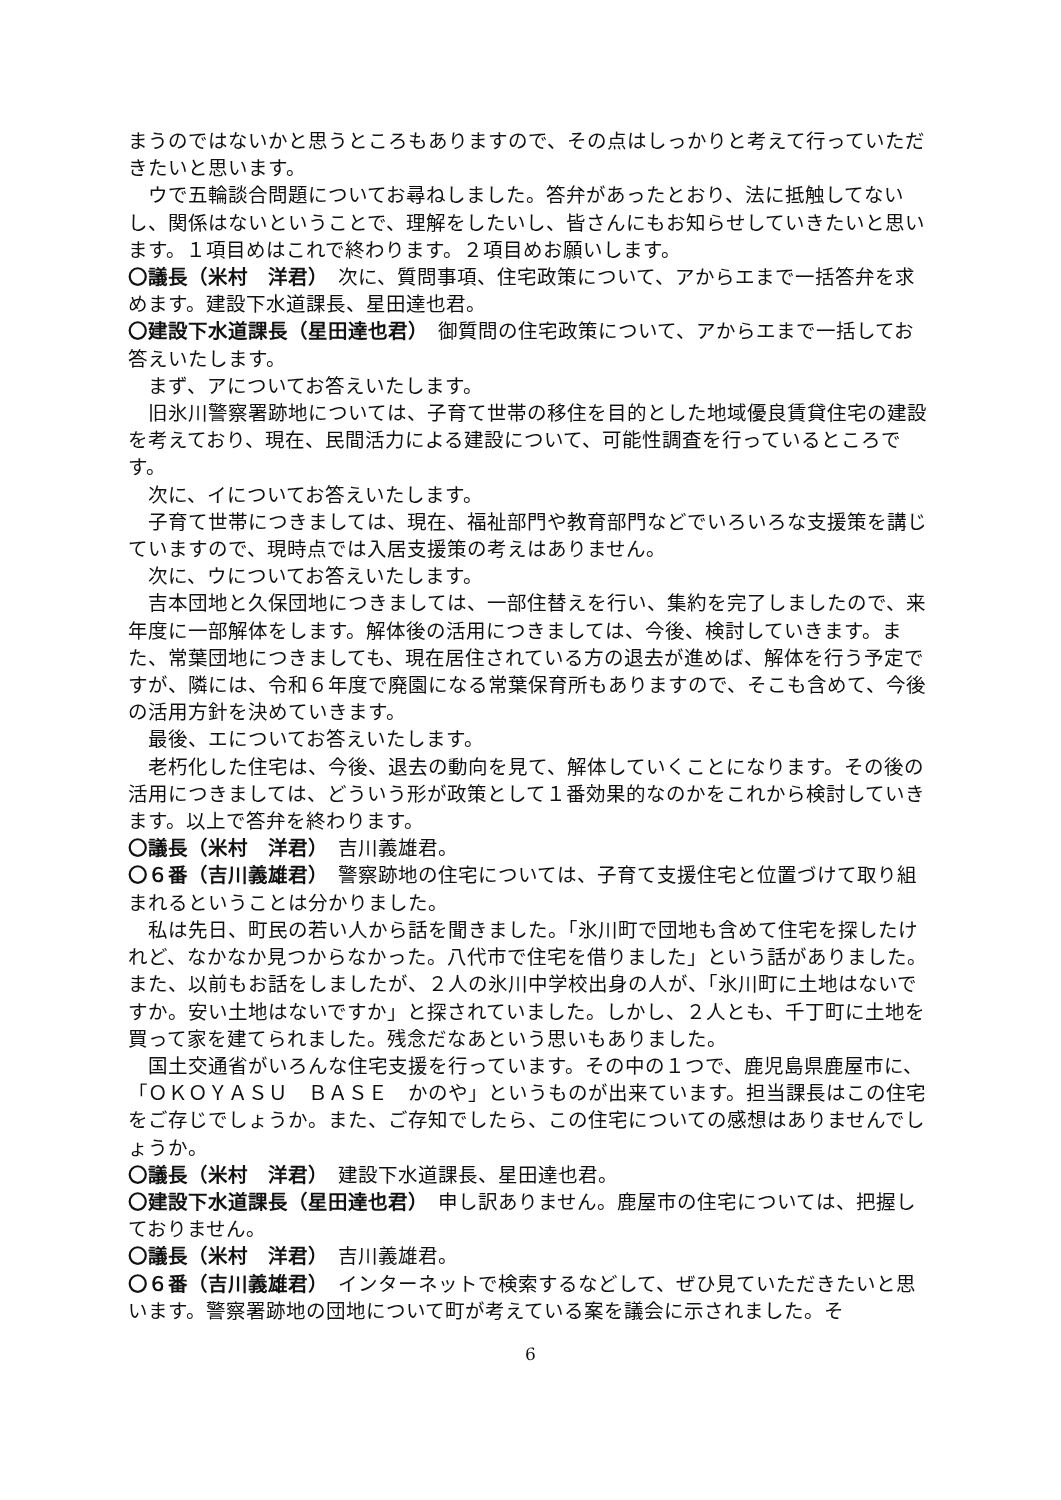まうのではないかと思うところもありますので、その点はしっかりと考えて行っていただきたいと思います。
ウで五輪談合問題についてお尋ねしました。答弁があったとおり、法に抵触してないし、関係はないということで、理解をしたいし、皆さんにもお知らせしていきたいと思います。１項目めはこれで終わります。２項目めお願いします。
〇議長（米村　洋君）　次に、質問事項、住宅政策について、アからエまで一括答弁を求めます。建設下水道課長、星田達也君。
〇建設下水道課長（星田達也君）　御質問の住宅政策について、アからエまで一括してお答えいたします。
まず、アについてお答えいたします。
旧氷川警察署跡地については、子育て世帯の移住を目的とした地域優良賃貸住宅の建設を考えており、現在、民間活力による建設について、可能性調査を行っているところです。
次に、イについてお答えいたします。
子育て世帯につきましては、現在、福祉部門や教育部門などでいろいろな支援策を講じていますので、現時点では入居支援策の考えはありません。
次に、ウについてお答えいたします。
吉本団地と久保団地につきましては、一部住替えを行い、集約を完了しましたので、来年度に一部解体をします。解体後の活用につきましては、今後、検討していきます。また、常葉団地につきましても、現在居住されている方の退去が進めば、解体を行う予定ですが、隣には、令和６年度で廃園になる常葉保育所もありますので、そこも含めて、今後の活用方針を決めていきます。
最後、エについてお答えいたします。
老朽化した住宅は、今後、退去の動向を見て、解体していくことになります。その後の活用につきましては、どういう形が政策として１番効果的なのかをこれから検討していきます。以上で答弁を終わります。
〇議長（米村　洋君）　吉川義雄君。
〇６番（吉川義雄君）　警察跡地の住宅については、子育て支援住宅と位置づけて取り組まれるということは分かりました。
私は先日、町民の若い人から話を聞きました。「氷川町で団地も含めて住宅を探したけれど、なかなか見つからなかった。八代市で住宅を借りました」という話がありました。また、以前もお話をしましたが、２人の氷川中学校出身の人が、「氷川町に土地はないですか。安い土地はないですか」と探されていました。しかし、２人とも、千丁町に土地を買って家を建てられました。残念だなあという思いもありました。
国土交通省がいろんな住宅支援を行っています。その中の１つで、鹿児島県鹿屋市に、「ＯＫＯＹＡＳＵ　ＢＡＳＥ　かのや」というものが出来ています。担当課長はこの住宅をご存じでしょうか。また、ご存知でしたら、この住宅についての感想はありませんでしょうか。
〇議長（米村　洋君）　建設下水道課長、星田達也君。
〇建設下水道課長（星田達也君）　申し訳ありません。鹿屋市の住宅については、把握しておりません。
〇議長（米村　洋君）　吉川義雄君。
〇６番（吉川義雄君）　インターネットで検索するなどして、ぜひ見ていただきたいと思います。警察署跡地の団地について町が考えている案を議会に示されました。そ
6